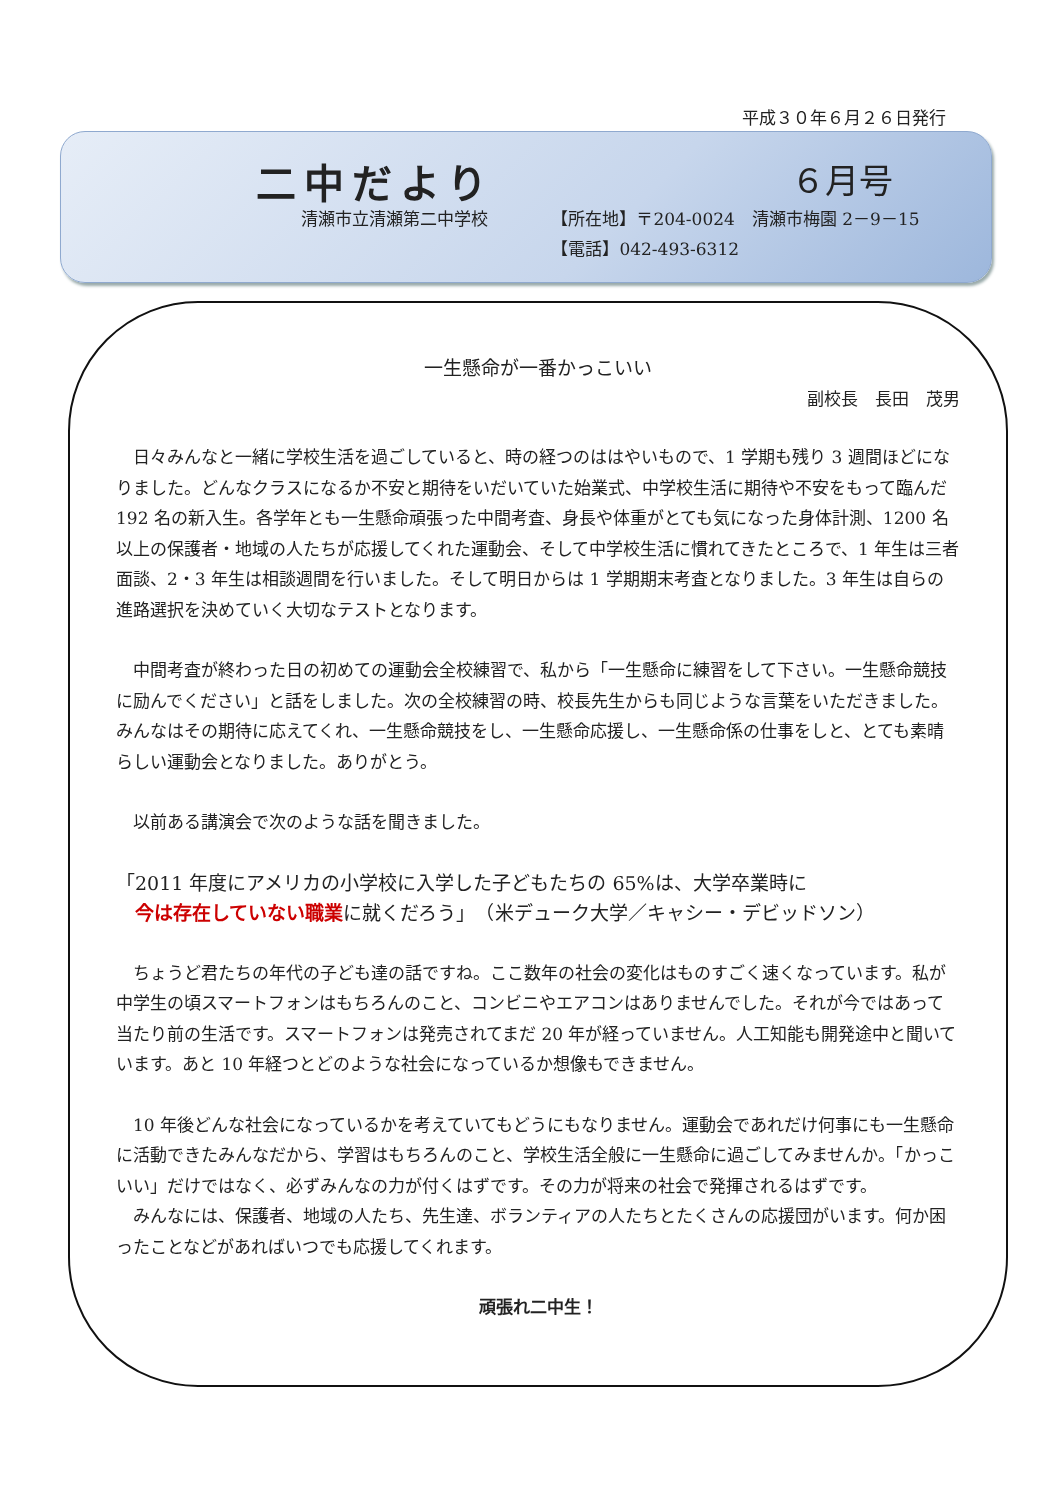平成３０年６月２６日発行
二中だより ６月号
清瀬市立清瀬第二中学校 【所在地】〒204-0024　清瀬市梅園 2－9－15
【電話】042-493-6312
一生懸命が一番かっこいい
副校長　長田　茂男
日々みんなと一緒に学校生活を過ごしていると、時の経つのははやいもので、1 学期も残り 3 週間ほどになりました。どんなクラスになるか不安と期待をいだいていた始業式、中学校生活に期待や不安をもって臨んだ 192 名の新入生。各学年とも一生懸命頑張った中間考査、身長や体重がとても気になった身体計測、1200 名以上の保護者・地域の人たちが応援してくれた運動会、そして中学校生活に慣れてきたところで、1 年生は三者面談、2・3 年生は相談週間を行いました。そして明日からは 1 学期期末考査となりました。3 年生は自らの進路選択を決めていく大切なテストとなります。
中間考査が終わった日の初めての運動会全校練習で、私から「一生懸命に練習をして下さい。一生懸命競技に励んでください」と話をしました。次の全校練習の時、校長先生からも同じような言葉をいただきました。みんなはその期待に応えてくれ、一生懸命競技をし、一生懸命応援し、一生懸命係の仕事をしと、とても素晴らしい運動会となりました。ありがとう。
以前ある講演会で次のような話を聞きました。
「2011 年度にアメリカの小学校に入学した子どもたちの 65%は、大学卒業時に
　今は存在していない職業に就くだろう」　（米デューク大学／キャシー・デビッドソン）
ちょうど君たちの年代の子ども達の話ですね。ここ数年の社会の変化はものすごく速くなっています。私が中学生の頃スマートフォンはもちろんのこと、コンビニやエアコンはありませんでした。それが今ではあって当たり前の生活です。スマートフォンは発売されてまだ 20 年が経っていません。人工知能も開発途中と聞いています。あと 10 年経つとどのような社会になっているか想像もできません。
10 年後どんな社会になっているかを考えていてもどうにもなりません。運動会であれだけ何事にも一生懸命に活動できたみんなだから、学習はもちろんのこと、学校生活全般に一生懸命に過ごしてみませんか。「かっこいい」だけではなく、必ずみんなの力が付くはずです。その力が将来の社会で発揮されるはずです。
みんなには、保護者、地域の人たち、先生達、ボランティアの人たちとたくさんの応援団がいます。何か困ったことなどがあればいつでも応援してくれます。
頑張れ二中生！